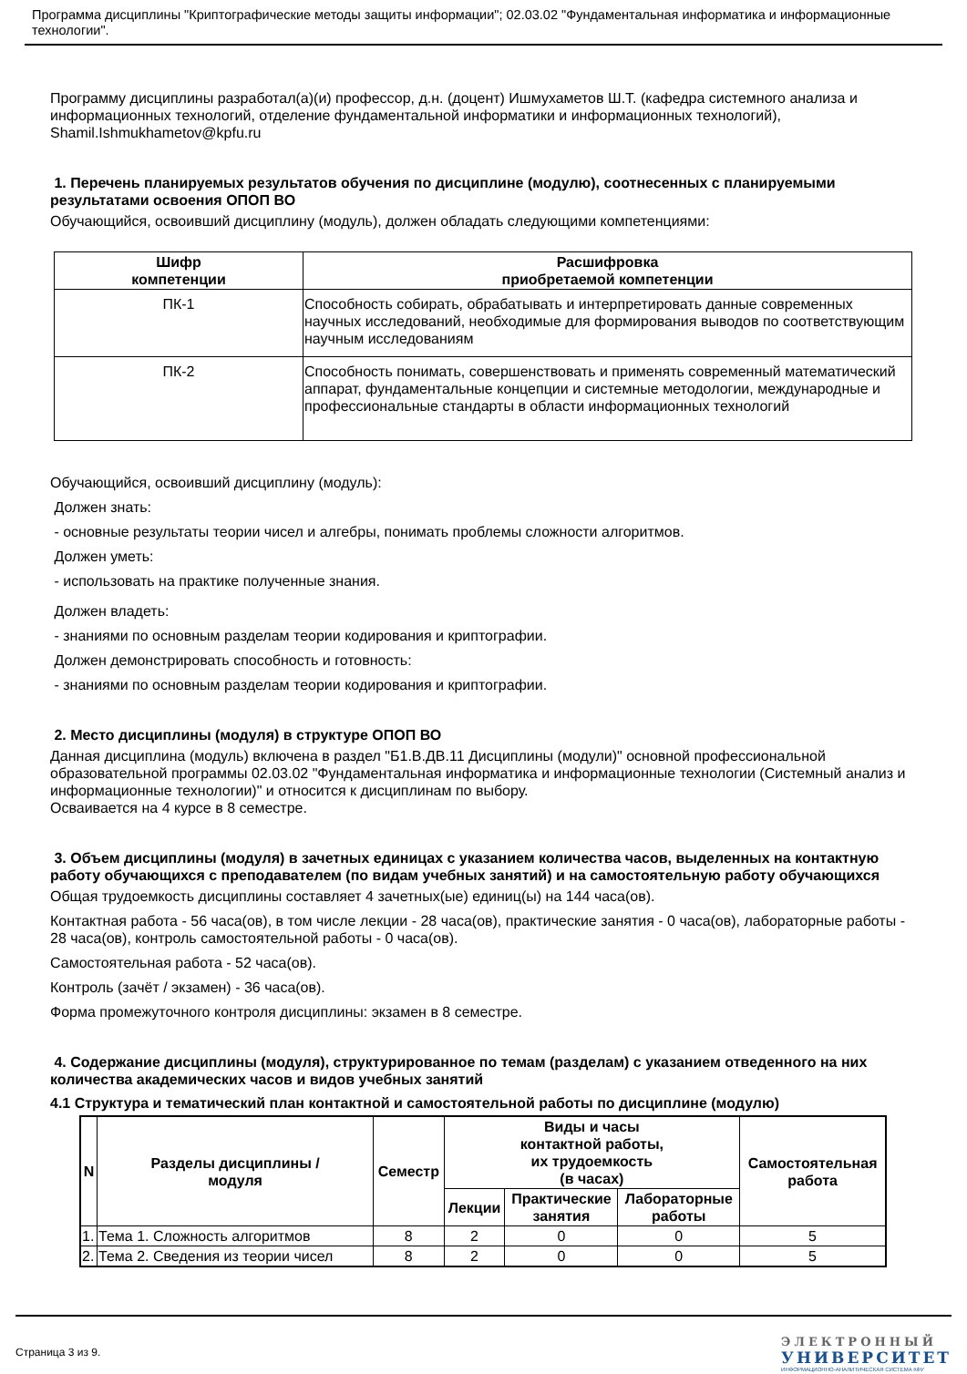Программа дисциплины "Криптографические методы защиты информации"; 02.03.02 "Фундаментальная информатика и информационные технологии".
Программу дисциплины разработал(а)(и) профессор, д.н. (доцент) Ишмухаметов Ш.Т. (кафедра системного анализа и информационных технологий, отделение фундаментальной информатики и информационных технологий), Shamil.Ishmukhametov@kpfu.ru
1. Перечень планируемых результатов обучения по дисциплине (модулю), соотнесенных с планируемыми результатами освоения ОПОП ВО
Обучающийся, освоивший дисциплину (модуль), должен обладать следующими компетенциями:
| Шифр компетенции | Расшифровка приобретаемой компетенции |
| --- | --- |
| ПК-1 | Способность собирать, обрабатывать и интерпретировать данные современных научных исследований, необходимые для формирования выводов по соответствующим научным исследованиям |
| ПК-2 | Способность понимать, совершенствовать и применять современный математический аппарат, фундаментальные концепции и системные методологии, международные и профессиональные стандарты в области информационных технологий |
Обучающийся, освоивший дисциплину (модуль):
Должен знать:
- основные результаты теории чисел и алгебры, понимать проблемы сложности алгоритмов.
Должен уметь:
- использовать на практике полученные знания.
Должен владеть:
- знаниями по основным разделам теории кодирования и криптографии.
Должен демонстрировать способность и готовность:
- знаниями по основным разделам теории кодирования и криптографии.
2. Место дисциплины (модуля) в структуре ОПОП ВО
Данная дисциплина (модуль) включена в раздел "Б1.В.ДВ.11 Дисциплины (модули)" основной профессиональной образовательной программы 02.03.02 "Фундаментальная информатика и информационные технологии (Системный анализ и информационные технологии)" и относится к дисциплинам по выбору.
Осваивается на 4 курсе в 8 семестре.
3. Объем дисциплины (модуля) в зачетных единицах с указанием количества часов, выделенных на контактную работу обучающихся с преподавателем (по видам учебных занятий) и на самостоятельную работу обучающихся
Общая трудоемкость дисциплины составляет 4 зачетных(ые) единиц(ы) на 144 часа(ов).
Контактная работа - 56 часа(ов), в том числе лекции - 28 часа(ов), практические занятия - 0 часа(ов), лабораторные работы - 28 часа(ов), контроль самостоятельной работы - 0 часа(ов).
Самостоятельная работа - 52 часа(ов).
Контроль (зачёт / экзамен) - 36 часа(ов).
Форма промежуточного контроля дисциплины: экзамен в 8 семестре.
4. Содержание дисциплины (модуля), структурированное по темам (разделам) с указанием отведенного на них количества академических часов и видов учебных занятий
4.1 Структура и тематический план контактной и самостоятельной работы по дисциплине (модулю)
| N | Разделы дисциплины / модуля | Семестр | Виды и часы контактной работы, их трудоемкость (в часах) | | | Самостоятельная работа |
| --- | --- | --- | --- | --- | --- | --- |
| | | | Лекции | Практические занятия | Лабораторные работы | |
| 1. | Тема 1. Сложность алгоритмов | 8 | 2 | 0 | 0 | 5 |
| 2. | Тема 2. Сведения из теории чисел | 8 | 2 | 0 | 0 | 5 |
Страница 3 из 9.
ЭЛЕКТРОННЫЙ
УНИВЕРСИТЕТ
ИНФОРМАЦИОННО-АНАЛИТИЧЕСКАЯ СИСТЕМА КФУ